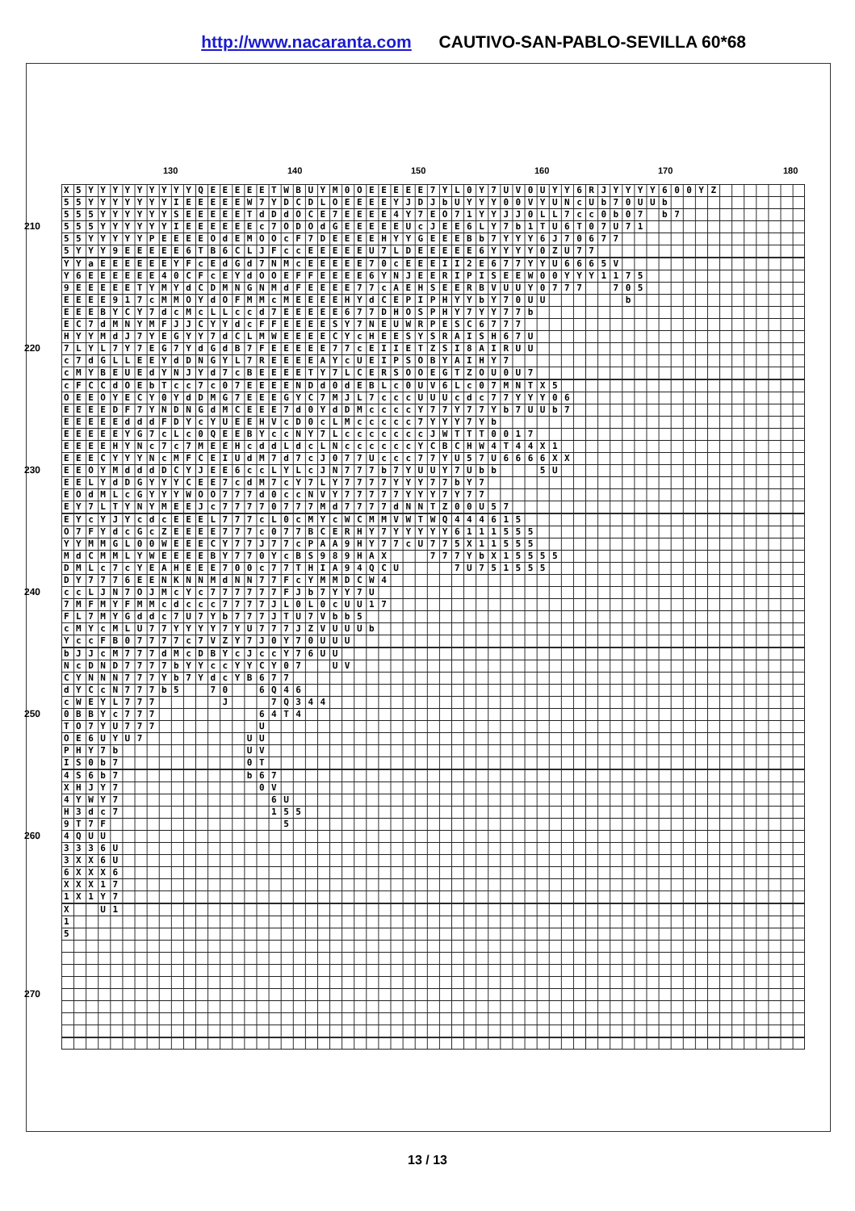http://www.nacaranta.com CAUTIVO-SAN-PABLO-SEVILLA 60*68
130 140 150 160 170 180
X5YYYYYYYYYQEEEEETWBUYM0OEEEEE7YL0Y7UV0UYY6RJYYYY600YZ
55YYYYYYYIEEEEEW7YDCDLOEEEEYJDJbUYYY00VYUNcUb70UUb
555YYYYYYSEEEEETdDdOCE7EEEE4Y7EO71YYJJ0LL7cc0b07 b7
210
555YYYYYYIEEEEEEc7ODOdGEEEEEUcJEE6LY7b1TU6T07U71
55YYYYYPEEEEOdEMOOcF7DEEEEHYYGEEEBb7YYY6J70677
5YYY9EEEEE6TB6CLJFccEEEEEU7LDEEEEE6YYYY0ZU77
YYaEEEEEEYFcEdGd7NMcEEEEE70cEEEII2E677YYU6665V
Y6EEEEEE40CFcEYdOOEFFEEEE6YNJEERIPISEEW00YYY1175
9EEEEETYMYdCDMNGNMdFEEEE77cAEHSEERBVUUY0777 705
EEEE917cMMOYdOFMMcMEEEEHYdCEPIPHYYbY70UU b
EEEBYCY7dcMcLLccd7EEEEE677DHOSPHY7YY77b
EC7dMNYMFJJCYYdcFFEEEESY7NEUWRPESC6777
HYYMdJ7YEGYY7dCLMWEEEECYcHEESYSRAISH67U
220
7LYL7Y7EG7YdGdB7FEEEEE77cEIIETZSI8AIRUU
c7dGLLEEYdDNGYL7REEEEAYcUEIPSOBYAIHY7
cMYBEUEdYNJYd7cBEEEETY7LCERSOOEGTZOU0U7
cFCCdOEbTcc7c07EEEENDd0dEBLc0UV6Lc07MNTX5
OEEOYECY0YdDMG7EEEGYC7MJL7cccUUUcdc77YYY06
EEEEDF7YNDNGdMCEEE7d0YdDMccccY77Y77Yb7UUb7
EEEEEdddFDYcYUEEHVcD0cLMccccc7YYY7Yb
EEEEEYG7cLc0QEEBYccNY7LcccccccJWTTT0017
EEEEHYNc7c7MEEHcddLdcLNccccccYCBCHW4T44X1
EEECYYYNcMFCEIUdM7d7cJ077Uccc77YU57U6666XX
230
EEOYMdddDCYJEE6ccLYLcJN777b7YUUY7Ubb 5U
EELYdDGYYYCEE7cdM7cY7LY7777YYY77bY7
EOdMLcGYYYWOO777d0ccNVY77777YYY7Y77
EY7LTYNYMEEJc77770777Md7777dNNTZ00U57
EYcYJYcdcEEEL777cL0cMYcWCMMVWTWQ444615
O7FYdcGcZEEEE777c077BCERHY7YYYYY6111555
YYMMGL00WEEECY77J77cPAA9HY77cU775X11555
MdCMMLYWEEEEBY770YcBS989HAX 777YbX15555
DMLc7cYEAHEEE700c77THIA94QCU 7U751555
DY7776EENKNNMdNN77FcYMMDCW4
240
ccLJN7OJMcYc777777FJb7YY7U
7MFMYFMMcdccc7777JL0L0cUU17
FL7MYGddc7U7Yb777JTU7Vbb5
cMYcMLU77YYYY7YU777JZVUUUb
YccFB07777c7VZY7J0Y70UUU
bJJcM777dMcDBYcJccY76UU
NcDND7777bYYccYYCY07 UV
CYNNN777Yb7YdcYB677
dYCcN777b5 70 6Q46
cWEYL777 J 7Q344
250
0BBYc777 64T4
TO7YU777 U
OE6UYU7 UU
PHY7b UV
IS0b7 0T
4S6b7 b67
XHJY7 0V
4YWY7 6U
H3dc7 155
9T7F 5
260
4QUU
3336U
3XX6U
6XXX6
XXX17
1X1Y7
X U1
1
5
270
13 / 13